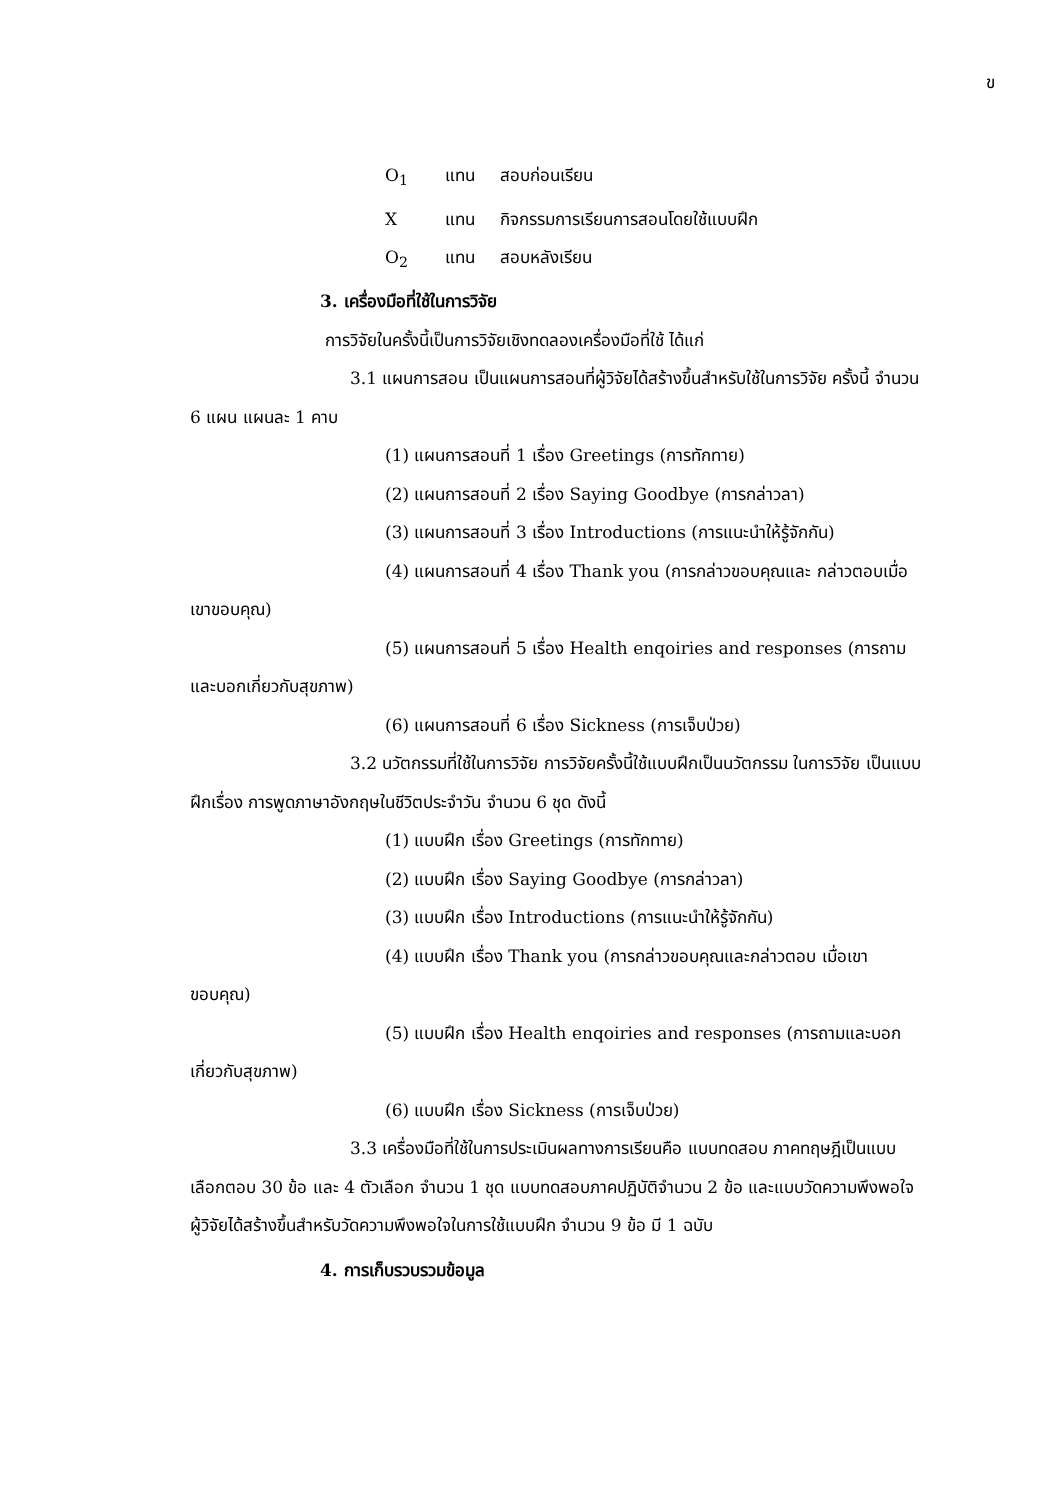ข
O<sub>1</sub> แทน สอบก่อนเรียน
Xแทน กิจกรรมการเรียนการสอนโดยใช้แบบฝึก
O<sub>2</sub> แทน สอบหลังเรียน
3. เครื่องมือที่ใช้ในการวิจัย
การวิจัยในครั้งนี้เป็นการวิจัยเชิงทดลองเครื่องมือที่ใช้ ได้แก่
3.1 แผนการสอน เป็นแผนการสอนที่ผู้วิจัยได้สร้างขึ้นสำหรับใช้ในการวิจัย ครั้งนี้ จำนวน 6 แผน แผนละ 1 คาบ
(1) แผนการสอนที่ 1 เรื่อง Greetings (การทักทาย)
(2) แผนการสอนที่ 2 เรื่อง Saying Goodbye (การกล่าวลา)
(3) แผนการสอนที่ 3 เรื่อง Introductions (การแนะนำให้รู้จักกัน)
(4) แผนการสอนที่ 4 เรื่อง Thank you (การกล่าวขอบคุณและ กล่าวตอบเมื่อเขาขอบคุณ)
(5) แผนการสอนที่ 5 เรื่อง Health enqoiries and responses (การถามและบอกเกี่ยวกับสุขภาพ)
(6) แผนการสอนที่ 6 เรื่อง Sickness (การเจ็บป่วย)
3.2 นวัตกรรมที่ใช้ในการวิจัย การวิจัยครั้งนี้ใช้แบบฝึกเป็นนวัตกรรม ในการวิจัย เป็นแบบฝึกเรื่อง การพูดภาษาอังกฤษในชีวิตประจำวัน จำนวน 6 ชุด ดังนี้
(1) แบบฝึก เรื่อง Greetings (การทักทาย)
(2) แบบฝึก เรื่อง Saying Goodbye (การกล่าวลา)
(3) แบบฝึก เรื่อง Introductions (การแนะนำให้รู้จักกัน)
(4) แบบฝึก เรื่อง Thank you (การกล่าวขอบคุณและกล่าวตอบ เมื่อเขาขอบคุณ)
(5) แบบฝึก เรื่อง Health enqoiries and responses (การถามและบอก เกี่ยวกับสุขภาพ)
(6) แบบฝึก เรื่อง Sickness (การเจ็บป่วย)
3.3 เครื่องมือที่ใช้ในการประเมินผลทางการเรียนคือ แบบทดสอบ ภาคทฤษฎีเป็นแบบเลือกตอบ 30 ข้อ และ 4 ตัวเลือก จำนวน 1 ชุด แบบทดสอบภาคปฏิบัติจำนวน 2 ข้อ และแบบวัดความพึงพอใจ ผู้วิจัยได้สร้างขึ้นสำหรับวัดความพึงพอใจในการใช้แบบฝึก จำนวน 9 ข้อ มี 1 ฉบับ
4. การเก็บรวบรวมข้อมูล